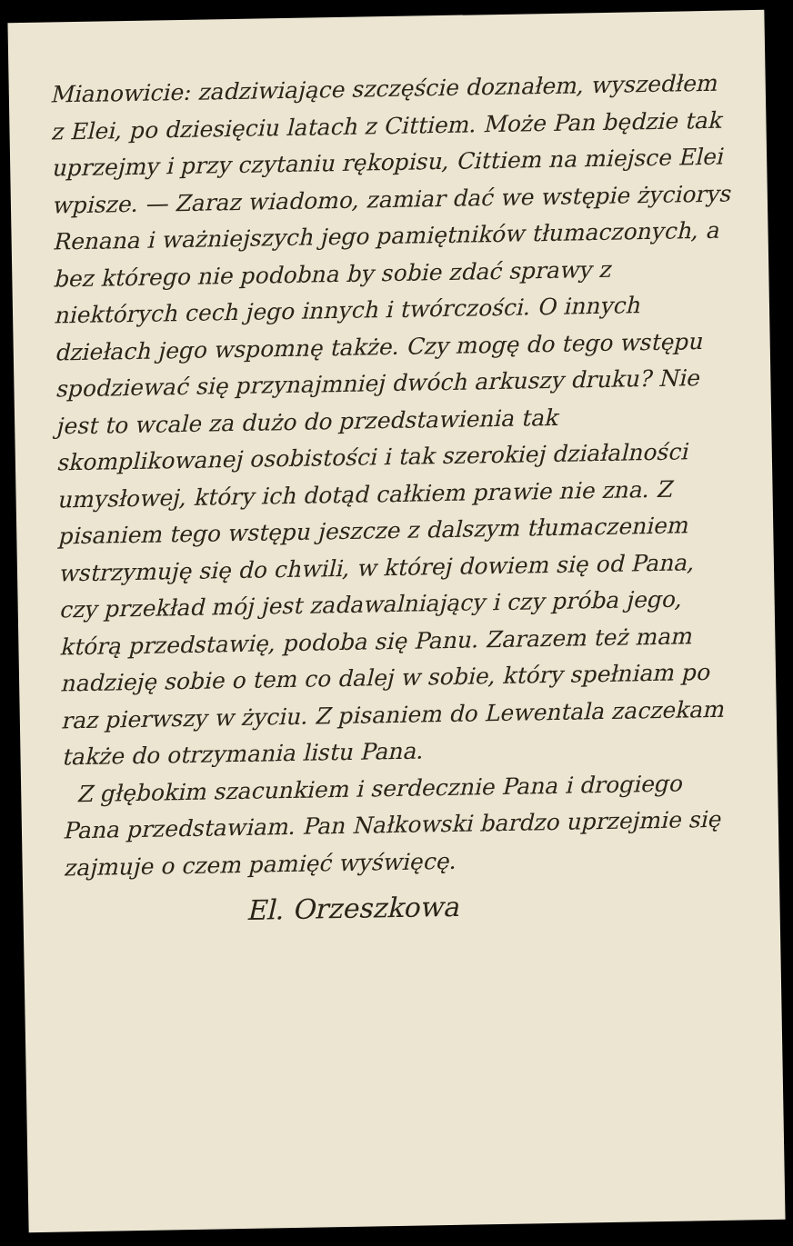Mianowicie: zadziwiające szczęście doznałem, wyszedłem z Elei, po dziesięciu latach z Cittiem. Może Pan będzie tak uprzejmy i przy czytaniu rękopisu, Cittiem na miejsce Elei wpisze. — Zaraz wiadomo, zamiar dać we wstępie życiorys Renana i ważniejszych jego pamiętników tłumaczonych, a bez którego nie podobna by sobie zdać sprawy z niektórych cech jego innych i twórczości. O innych dziełach jego wspomnę także. Czy mogę do tego wstępu spodziewać się przynajmniej dwóch arkuszy druku? Nie jest to wcale za dużo do przedstawienia tak skomplikowanej osobistości i tak szerokiej działalności umysłowej, który ich dotąd całkiem prawie nie zna. Z pisaniem tego wstępu jeszcze z dalszym tłumaczeniem wstrzymuję się do chwili, w której dowiem się od Pana, czy przekład mój jest zadawalniający i czy próba jego, którą przedstawię, podoba się Panu. Zarazem też mam nadzieję sobie o tem co dalej w sobie, który spełniam po raz pierwszy w życiu. Z pisaniem do Lewentala zaczekam także do otrzymania listu Pana.
Z głębokim szacunkiem i serdecznie Pana i drogiego Pana przedstawiam. Pan Nałkowski bardzo uprzejmie się zajmuje o czem pamięć wyświęcę.
El. Orzeszkowa